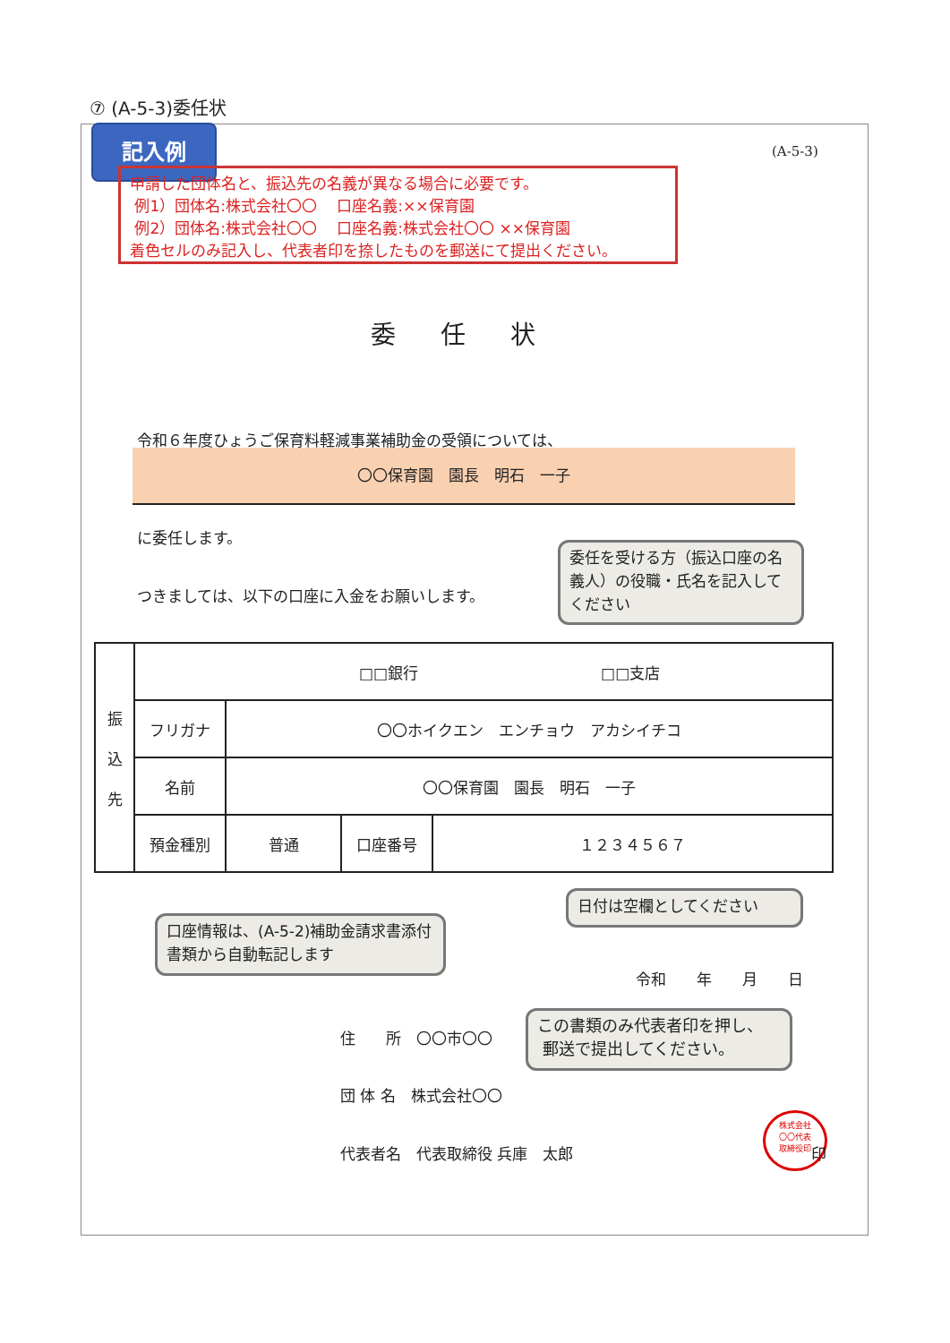⑦ (A-5-3)委任状
記入例
(A-5-3)
申請した団体名と、振込先の名義が異なる場合に必要です。
例1）団体名:株式会社〇〇　 口座名義:××保育園
例2）団体名:株式会社〇〇　 口座名義:株式会社〇〇 ××保育園
着色セルのみ記入し、代表者印を捺したものを郵送にて提出ください。
委任状
令和６年度ひょうご保育料軽減事業補助金の受領については、
〇〇保育園　園長　明石　一子
に委任します。
つきましては、以下の口座に入金をお願いします。
委任を受ける方（振込口座の名義人）の役職・氏名を記入してください
| 振 込 先 | □□銀行 □□支店 | | | |
| | フリガナ | 〇〇ホイクエン エンチョウ アカシイチコ | | |
| | 名前 | 〇〇保育園 園長 明石 一子 | | |
| | 預金種別 | 普通 | 口座番号 | １２３４５６７ |
口座情報は、(A-5-2)補助金請求書添付書類から自動転記します
日付は空欄としてください
令和　　年　　月　　日
住　　所　〇〇市〇〇
この書類のみ代表者印を押し、
郵送で提出してください。
団 体 名　株式会社〇〇
代表者名　代表取締役 兵庫　太郎
株式会社
〇〇代表
取締役印
印